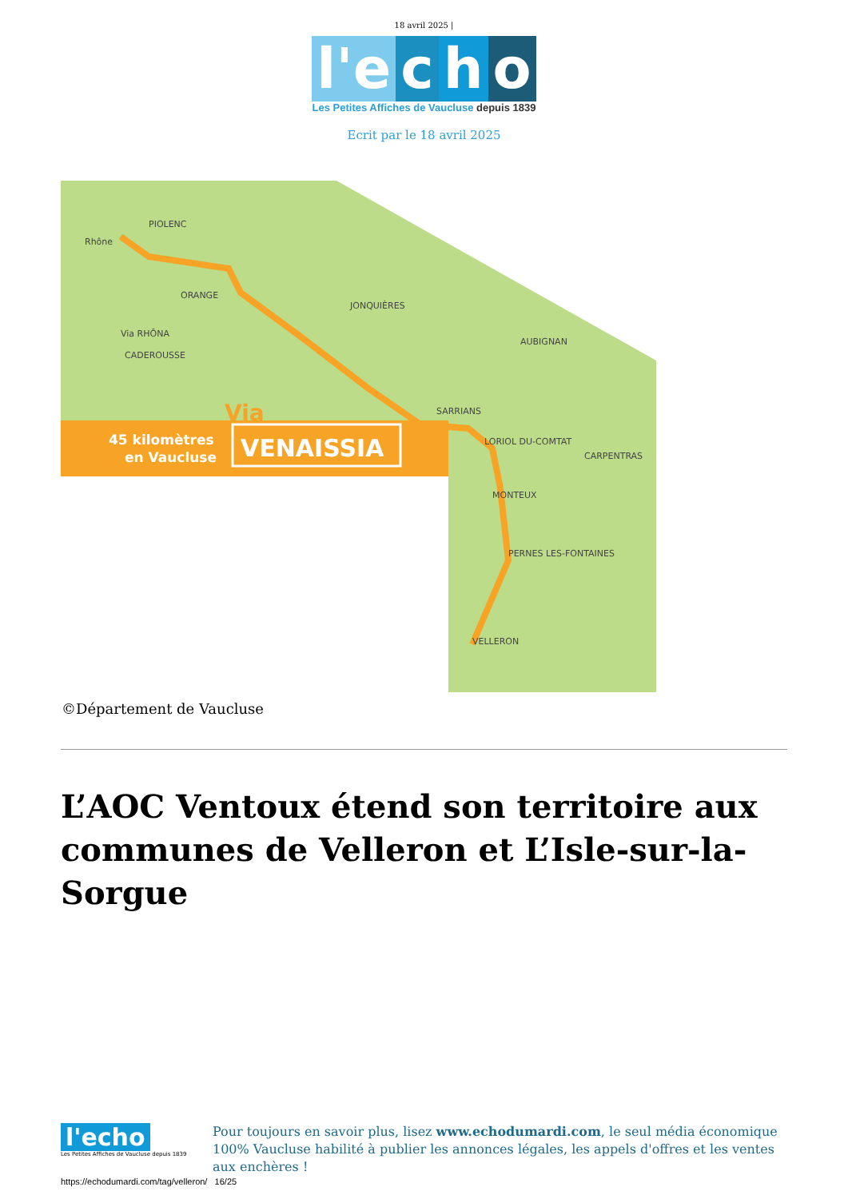18 avril 2025 |
l'e c h o
Les Petites Affiches de Vaucluse depuis 1839
Ecrit par le 18 avril 2025
PIOLENC
ORANGE
JONQUIÈRES
AUBIGNAN
SARRIANS
LORIOL DU-COMTAT
CARPENTRAS
MONTEUX
PERNES LES-FONTAINES
VELLERON
CADEROUSSE
Via RHÔNA
Rhône
45 kilomètres
en Vaucluse
VENAISSIA
Via
©Département de Vaucluse
L’AOC Ventoux étend son territoire aux communes de Velleron et L’Isle-sur-la-Sorgue
l'echo
Les Petites Affiches de Vaucluse depuis 1839
Pour toujours en savoir plus, lisez www.echodumardi.com, le seul média économique 100% Vaucluse habilité à publier les annonces légales, les appels d'offres et les ventes aux enchères !
https://echodumardi.com/tag/velleron/ 16/25